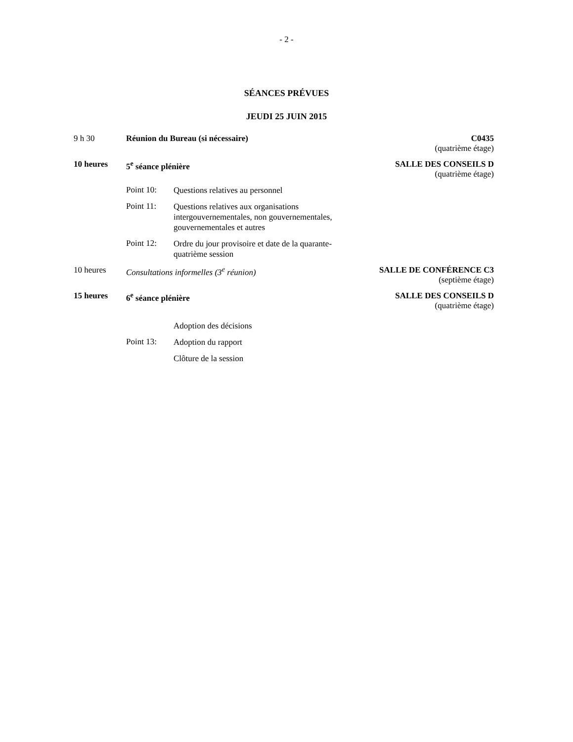- 2 -
SÉANCES PRÉVUES
JEUDI 25 JUIN 2015
9 h 30 Réunion du Bureau (si nécessaire)
C0435
(quatrième étage)
10 heures 5<sup>e</sup> séance plénière SALLE DES CONSEILS D
(quatrième étage)
Point 10:
Questions relatives au personnel
Point 11:
Questions relatives aux organisations intergouvernementales, non gouvernementales, gouvernementales et autres
Point 12:
Ordre du jour provisoire et date de la quarante-quatrième session
10 heures Consultations informelles (3<sup>e</sup> réunion)
SALLE DE CONFÉRENCE C3
(septième étage)
15 heures 6<sup>e</sup> séance plénière SALLE DES CONSEILS D
(quatrième étage)
Adoption des décisions
Point 13:
Adoption du rapport
Clôture de la session